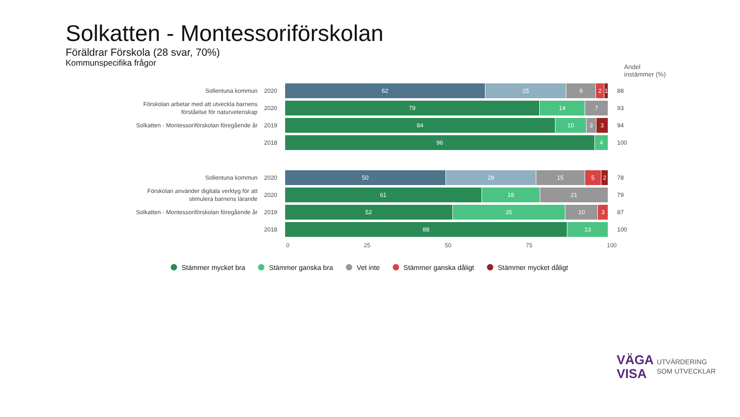Solkatten - Montessoriförskolan
Föräldrar Förskola (28 svar, 70%)
Kommunspecifika frågor
Andel
instämmer (%)
Sollentuna kommun
2020
62 25 9 2 1
88
Förskolan arbetar med att utveckla barnens förståelse för naturvetenskap
2020
79 14 7
93
Solkatten - Montessoriförskolan föregående år
2019
84 10 3 3
94
2018
96 4
100
Sollentuna kommun
2020
50 28 15 5 2
78
Förskolan använder digitala verktyg för att stimulera barnens lärande
2020
61 18 21
79
Solkatten - Montessoriförskolan föregående år
2019
52 35 10 3
87
2018
88 13
100
0 25 50 75 100
Stämmer mycket bra Stämmer ganska bra Vet inte Stämmer ganska dåligt Stämmer mycket dåligt
VÄGA
VISA UTVÄRDERING
SOM UTVECKLAR